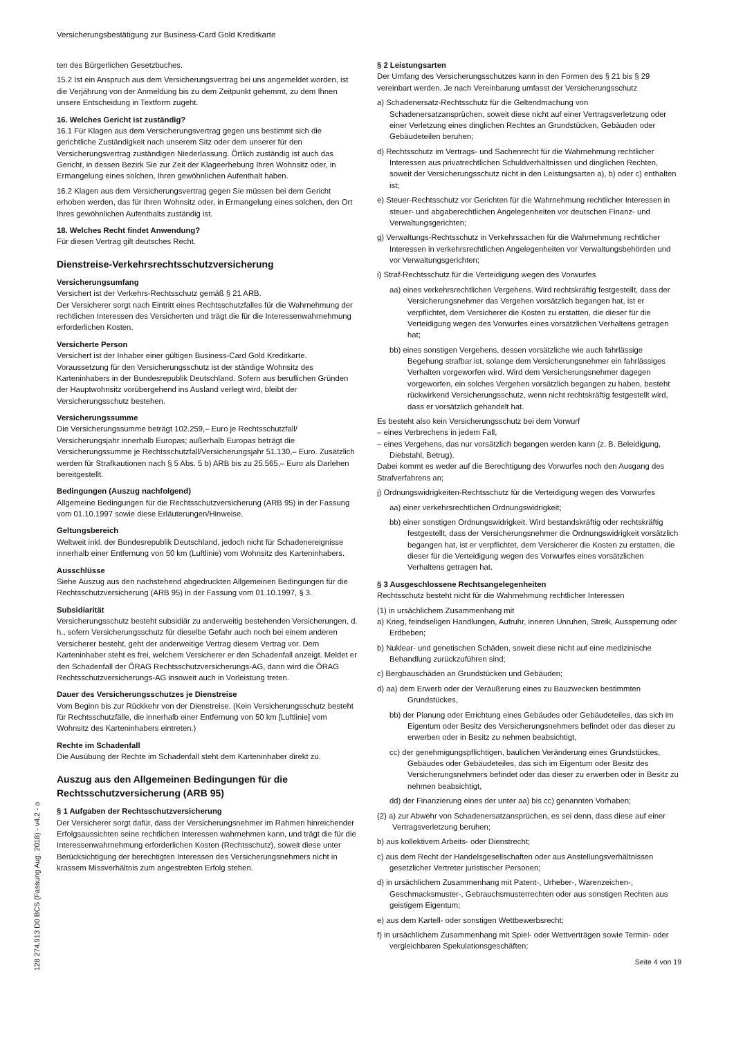Versicherungsbestätigung zur Business-Card Gold Kreditkarte
ten des Bürgerlichen Gesetzbuches.
15.2 Ist ein Anspruch aus dem Versicherungsvertrag bei uns angemeldet worden, ist die Verjährung von der Anmeldung bis zu dem Zeitpunkt gehemmt, zu dem Ihnen unsere Entscheidung in Textform zugeht.
16. Welches Gericht ist zuständig?
16.1 Für Klagen aus dem Versicherungsvertrag gegen uns bestimmt sich die gerichtliche Zuständigkeit nach unserem Sitz oder dem unserer für den Versicherungsvertrag zuständigen Niederlassung. Örtlich zuständig ist auch das Gericht, in dessen Bezirk Sie zur Zeit der Klageerhebung Ihren Wohnsitz oder, in Ermangelung eines solchen, Ihren gewöhnlichen Aufenthalt haben.
16.2 Klagen aus dem Versicherungsvertrag gegen Sie müssen bei dem Gericht erhoben werden, das für Ihren Wohnsitz oder, in Ermangelung eines solchen, den Ort Ihres gewöhnlichen Aufenthalts zuständig ist.
18. Welches Recht findet Anwendung?
Für diesen Vertrag gilt deutsches Recht.
Dienstreise-Verkehrsrechtsschutzversicherung
Versicherungsumfang
Versichert ist der Verkehrs-Rechtsschutz gemäß § 21 ARB.
Der Versicherer sorgt nach Eintritt eines Rechtsschutzfalles für die Wahrnehmung der rechtlichen Interessen des Versicherten und trägt die für die Interessenwahrnehmung erforderlichen Kosten.
Versicherte Person
Versichert ist der Inhaber einer gültigen Business-Card Gold Kreditkarte. Voraussetzung für den Versicherungsschutz ist der ständige Wohnsitz des Karteninhabers in der Bundesrepublik Deutschland. Sofern aus beruflichen Gründen der Hauptwohnsitz vorübergehend ins Ausland verlegt wird, bleibt der Versicherungsschutz bestehen.
Versicherungssumme
Die Versicherungssumme beträgt 102.259,– Euro je Rechtsschutzfall/ Versicherungsjahr innerhalb Europas; außerhalb Europas beträgt die Versicherungssumme je Rechtsschutzfall/Versicherungsjahr 51.130,– Euro. Zusätzlich werden für Strafkautionen nach § 5 Abs. 5 b) ARB bis zu 25.565,– Euro als Darlehen bereitgestellt.
Bedingungen (Auszug nachfolgend)
Allgemeine Bedingungen für die Rechtsschutzversicherung (ARB 95) in der Fassung vom 01.10.1997 sowie diese Erläuterungen/Hinweise.
Geltungsbereich
Weltweit inkl. der Bundesrepublik Deutschland, jedoch nicht für Schadenereignisse innerhalb einer Entfernung von 50 km (Luftlinie) vom Wohnsitz des Karteninhabers.
Ausschlüsse
Siehe Auszug aus den nachstehend abgedruckten Allgemeinen Bedingungen für die Rechtsschutzversicherung (ARB 95) in der Fassung vom 01.10.1997, § 3.
Subsidiarität
Versicherungsschutz besteht subsidiär zu anderweitig bestehenden Versicherungen, d. h., sofern Versicherungsschutz für dieselbe Gefahr auch noch bei einem anderen Versicherer besteht, geht der anderweitige Vertrag diesem Vertrag vor. Dem Karteninhaber steht es frei, welchem Versicherer er den Schadenfall anzeigt. Meldet er den Schadenfall der ÖRAG Rechtsschutzversicherungs-AG, dann wird die ÖRAG Rechtsschutzversicherungs-AG insoweit auch in Vorleistung treten.
Dauer des Versicherungsschutzes je Dienstreise
Vom Beginn bis zur Rückkehr von der Dienstreise. (Kein Versicherungsschutz besteht für Rechtsschutzfälle, die innerhalb einer Entfernung von 50 km [Luftlinie] vom Wohnsitz des Karteninhabers eintreten.)
Rechte im Schadenfall
Die Ausübung der Rechte im Schadenfall steht dem Karteninhaber direkt zu.
Auszug aus den Allgemeinen Bedingungen für die Rechtsschutzversicherung (ARB 95)
§ 1 Aufgaben der Rechtsschutzversicherung
Der Versicherer sorgt dafür, dass der Versicherungsnehmer im Rahmen hinreichender Erfolgsaussichten seine rechtlichen Interessen wahrnehmen kann, und trägt die für die Interessenwahrnehmung erforderlichen Kosten (Rechtsschutz), soweit diese unter Berücksichtigung der berechtigten Interessen des Versicherungsnehmers nicht in krassem Missverhältnis zum angestrebten Erfolg stehen.
§ 2 Leistungsarten
Der Umfang des Versicherungsschutzes kann in den Formen des § 21 bis § 29 vereinbart werden. Je nach Vereinbarung umfasst der Versicherungsschutz
a) Schadenersatz-Rechtsschutz für die Geltendmachung von Schadenersatzansprüchen, soweit diese nicht auf einer Vertragsverletzung oder einer Verletzung eines dinglichen Rechtes an Grundstücken, Gebäuden oder Gebäudeteilen beruhen;
d) Rechtsschutz im Vertrags- und Sachenrecht für die Wahrnehmung rechtlicher Interessen aus privatrechtlichen Schuldverhältnissen und dinglichen Rechten, soweit der Versicherungsschutz nicht in den Leistungsarten a), b) oder c) enthalten ist;
e) Steuer-Rechtsschutz vor Gerichten für die Wahrnehmung rechtlicher Interessen in steuer- und abgaberechtlichen Angelegenheiten vor deutschen Finanz- und Verwaltungsgerichten;
g) Verwaltungs-Rechtsschutz in Verkehrssachen für die Wahrnehmung rechtlicher Interessen in verkehrsrechtlichen Angelegenheiten vor Verwaltungsbehörden und vor Verwaltungsgerichten;
i) Straf-Rechtsschutz für die Verteidigung wegen des Vorwurfes
aa) eines verkehrsrechtlichen Vergehens. Wird rechtskräftig festgestellt, dass der Versicherungsnehmer das Vergehen vorsätzlich begangen hat, ist er verpflichtet, dem Versicherer die Kosten zu erstatten, die dieser für die Verteidigung wegen des Vorwurfes eines vorsätzlichen Verhaltens getragen hat;
bb) eines sonstigen Vergehens, dessen vorsätzliche wie auch fahrlässige Begehung strafbar ist, solange dem Versicherungsnehmer ein fahrlässiges Verhalten vorgeworfen wird. Wird dem Versicherungsnehmer dagegen vorgeworfen, ein solches Vergehen vorsätzlich begangen zu haben, besteht rückwirkend Versicherungsschutz, wenn nicht rechtskräftig festgestellt wird, dass er vorsätzlich gehandelt hat.
Es besteht also kein Versicherungsschutz bei dem Vorwurf
– eines Verbrechens in jedem Fall,
– eines Vergehens, das nur vorsätzlich begangen werden kann (z. B. Beleidigung, Diebstahl, Betrug).
Dabei kommt es weder auf die Berechtigung des Vorwurfes noch den Ausgang des Strafverfahrens an;
j) Ordnungswidrigkeiten-Rechtsschutz für die Verteidigung wegen des Vorwurfes
aa) einer verkehrsrechtlichen Ordnungswidrigkeit;
bb) einer sonstigen Ordnungswidrigkeit. Wird bestandskräftig oder rechtskräftig festgestellt, dass der Versicherungsnehmer die Ordnungswidrigkeit vorsätzlich begangen hat, ist er verpflichtet, dem Versicherer die Kosten zu erstatten, die dieser für die Verteidigung wegen des Vorwurfes eines vorsätzlichen Verhaltens getragen hat.
§ 3 Ausgeschlossene Rechtsangelegenheiten
Rechtsschutz besteht nicht für die Wahrnehmung rechtlicher Interessen
(1) in ursächlichem Zusammenhang mit
a) Krieg, feindseligen Handlungen, Aufruhr, inneren Unruhen, Streik, Aussperrung oder Erdbeben;
b) Nuklear- und genetischen Schäden, soweit diese nicht auf eine medizinische Behandlung zurückzuführen sind;
c) Bergbauschäden an Grundstücken und Gebäuden;
d) aa) dem Erwerb oder der Veräußerung eines zu Bauzwecken bestimmten Grundstückes,
bb) der Planung oder Errichtung eines Gebäudes oder Gebäudeteiles, das sich im Eigentum oder Besitz des Versicherungsnehmers befindet oder das dieser zu erwerben oder in Besitz zu nehmen beabsichtigt,
cc) der genehmigungspflichtigen, baulichen Veränderung eines Grundstückes, Gebäudes oder Gebäudeteiles, das sich im Eigentum oder Besitz des Versicherungsnehmers befindet oder das dieser zu erwerben oder in Besitz zu nehmen beabsichtigt,
dd) der Finanzierung eines der unter aa) bis cc) genannten Vorhaben;
(2) a) zur Abwehr von Schadenersatzansprüchen, es sei denn, dass diese auf einer Vertragsverletzung beruhen;
b) aus kollektivem Arbeits- oder Dienstrecht;
c) aus dem Recht der Handelsgesellschaften oder aus Anstellungsverhältnissen gesetzlicher Vertreter juristischer Personen;
d) in ursächlichem Zusammenhang mit Patent-, Urheber-, Warenzeichen-, Geschmacksmuster-, Gebrauchsmusterrechten oder aus sonstigen Rechten aus geistigem Eigentum;
e) aus dem Kartell- oder sonstigen Wettbewerbsrecht;
f) in ursächlichem Zusammenhang mit Spiel- oder Wettverträgen sowie Termin- oder vergleichbaren Spekulationsgeschäften;
128 274.913 D0 BCS (Fassung Aug. 2018) - v4.2 - o
Seite 4 von 19